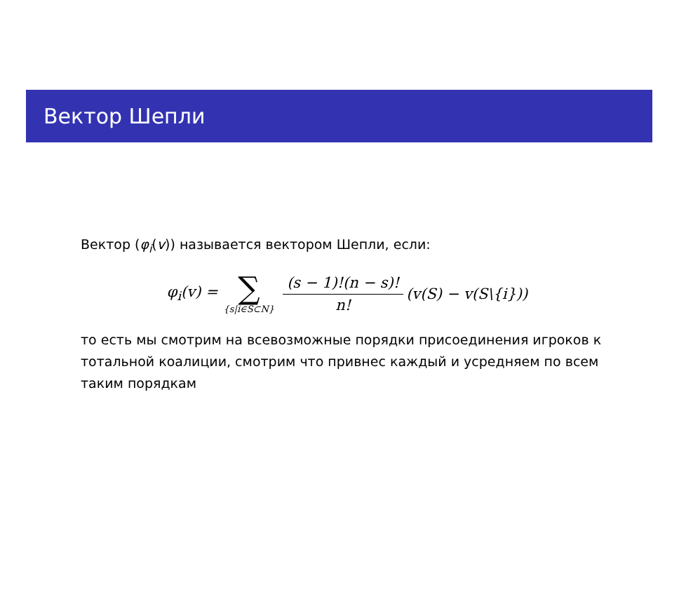Вектор Шепли
Вектор (φ<sub>i</sub>(v)) называется вектором Шепли, если:
φ<sub>i</sub>(v) = ∑ {s|i∈S⊂N} (s − 1)!(n − s)! n! (v(S) − v(S\{i}))
то есть мы смотрим на всевозможные порядки присоединения игроков к тотальной коалиции, смотрим что привнес каждый и усредняем по всем таким порядкам